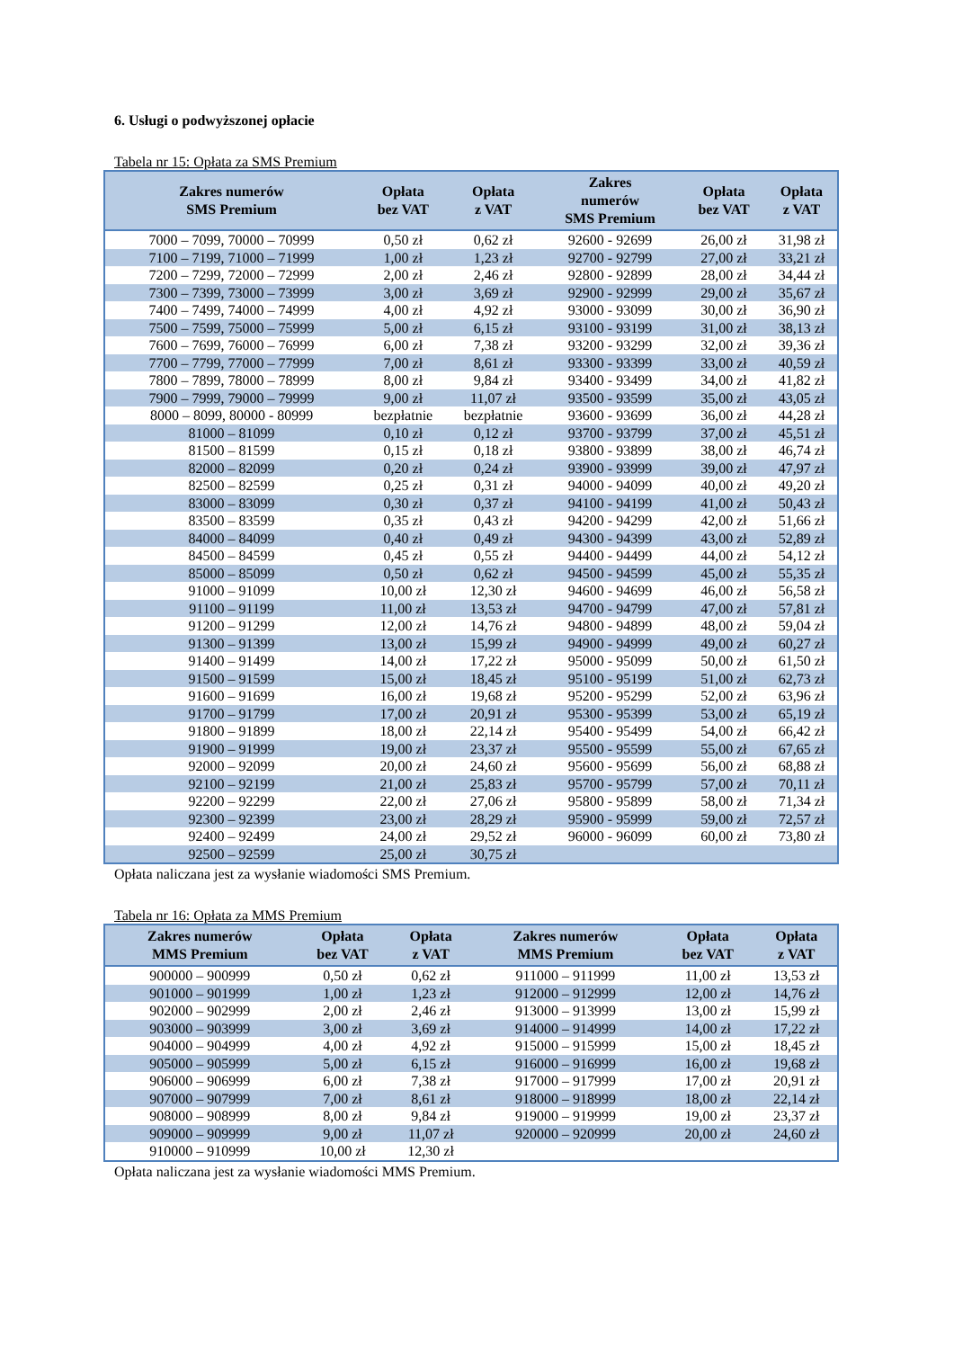6. Usługi o podwyższonej opłacie
Tabela nr 15: Opłata za SMS Premium
| Zakres numerów SMS Premium | Opłata bez VAT | Opłata z VAT | Zakres numerów SMS Premium | Opłata bez VAT | Opłata z VAT |
| --- | --- | --- | --- | --- | --- |
| 7000 – 7099, 70000 – 70999 | 0,50 zł | 0,62 zł | 92600 - 92699 | 26,00 zł | 31,98 zł |
| 7100 – 7199, 71000 – 71999 | 1,00 zł | 1,23 zł | 92700 - 92799 | 27,00 zł | 33,21 zł |
| 7200 – 7299, 72000 – 72999 | 2,00 zł | 2,46 zł | 92800 - 92899 | 28,00 zł | 34,44 zł |
| 7300 – 7399, 73000 – 73999 | 3,00 zł | 3,69 zł | 92900 - 92999 | 29,00 zł | 35,67 zł |
| 7400 – 7499, 74000 – 74999 | 4,00 zł | 4,92 zł | 93000 - 93099 | 30,00 zł | 36,90 zł |
| 7500 – 7599, 75000 – 75999 | 5,00 zł | 6,15 zł | 93100 - 93199 | 31,00 zł | 38,13 zł |
| 7600 – 7699, 76000 – 76999 | 6,00 zł | 7,38 zł | 93200 - 93299 | 32,00 zł | 39,36 zł |
| 7700 – 7799, 77000 – 77999 | 7,00 zł | 8,61 zł | 93300 - 93399 | 33,00 zł | 40,59 zł |
| 7800 – 7899, 78000 – 78999 | 8,00 zł | 9,84 zł | 93400 - 93499 | 34,00 zł | 41,82 zł |
| 7900 – 7999, 79000 – 79999 | 9,00 zł | 11,07 zł | 93500 - 93599 | 35,00 zł | 43,05 zł |
| 8000 – 8099, 80000 - 80999 | bezpłatnie | bezpłatnie | 93600 - 93699 | 36,00 zł | 44,28 zł |
| 81000 – 81099 | 0,10 zł | 0,12 zł | 93700 - 93799 | 37,00 zł | 45,51 zł |
| 81500 – 81599 | 0,15 zł | 0,18 zł | 93800 - 93899 | 38,00 zł | 46,74 zł |
| 82000 – 82099 | 0,20 zł | 0,24 zł | 93900 - 93999 | 39,00 zł | 47,97 zł |
| 82500 – 82599 | 0,25 zł | 0,31 zł | 94000 - 94099 | 40,00 zł | 49,20 zł |
| 83000 – 83099 | 0,30 zł | 0,37 zł | 94100 - 94199 | 41,00 zł | 50,43 zł |
| 83500 – 83599 | 0,35 zł | 0,43 zł | 94200 - 94299 | 42,00 zł | 51,66 zł |
| 84000 – 84099 | 0,40 zł | 0,49 zł | 94300 - 94399 | 43,00 zł | 52,89 zł |
| 84500 – 84599 | 0,45 zł | 0,55 zł | 94400 - 94499 | 44,00 zł | 54,12 zł |
| 85000 – 85099 | 0,50 zł | 0,62 zł | 94500 - 94599 | 45,00 zł | 55,35 zł |
| 91000 – 91099 | 10,00 zł | 12,30 zł | 94600 - 94699 | 46,00 zł | 56,58 zł |
| 91100 – 91199 | 11,00 zł | 13,53 zł | 94700 - 94799 | 47,00 zł | 57,81 zł |
| 91200 – 91299 | 12,00 zł | 14,76 zł | 94800 - 94899 | 48,00 zł | 59,04 zł |
| 91300 – 91399 | 13,00 zł | 15,99 zł | 94900 - 94999 | 49,00 zł | 60,27 zł |
| 91400 – 91499 | 14,00 zł | 17,22 zł | 95000 - 95099 | 50,00 zł | 61,50 zł |
| 91500 – 91599 | 15,00 zł | 18,45 zł | 95100 - 95199 | 51,00 zł | 62,73 zł |
| 91600 – 91699 | 16,00 zł | 19,68 zł | 95200 - 95299 | 52,00 zł | 63,96 zł |
| 91700 – 91799 | 17,00 zł | 20,91 zł | 95300 - 95399 | 53,00 zł | 65,19 zł |
| 91800 – 91899 | 18,00 zł | 22,14 zł | 95400 - 95499 | 54,00 zł | 66,42 zł |
| 91900 – 91999 | 19,00 zł | 23,37 zł | 95500 - 95599 | 55,00 zł | 67,65 zł |
| 92000 – 92099 | 20,00 zł | 24,60 zł | 95600 - 95699 | 56,00 zł | 68,88 zł |
| 92100 – 92199 | 21,00 zł | 25,83 zł | 95700 - 95799 | 57,00 zł | 70,11 zł |
| 92200 – 92299 | 22,00 zł | 27,06 zł | 95800 - 95899 | 58,00 zł | 71,34 zł |
| 92300 – 92399 | 23,00 zł | 28,29 zł | 95900 - 95999 | 59,00 zł | 72,57 zł |
| 92400 – 92499 | 24,00 zł | 29,52 zł | 96000 - 96099 | 60,00 zł | 73,80 zł |
| 92500 – 92599 | 25,00 zł | 30,75 zł | | | |
Opłata naliczana jest za wysłanie wiadomości SMS Premium.
Tabela nr 16: Opłata za MMS Premium
| Zakres numerów MMS Premium | Opłata bez VAT | Opłata z VAT | Zakres numerów MMS Premium | Opłata bez VAT | Opłata z VAT |
| --- | --- | --- | --- | --- | --- |
| 900000 – 900999 | 0,50 zł | 0,62 zł | 911000 – 911999 | 11,00 zł | 13,53 zł |
| 901000 – 901999 | 1,00 zł | 1,23 zł | 912000 – 912999 | 12,00 zł | 14,76 zł |
| 902000 – 902999 | 2,00 zł | 2,46 zł | 913000 – 913999 | 13,00 zł | 15,99 zł |
| 903000 – 903999 | 3,00 zł | 3,69 zł | 914000 – 914999 | 14,00 zł | 17,22 zł |
| 904000 – 904999 | 4,00 zł | 4,92 zł | 915000 – 915999 | 15,00 zł | 18,45 zł |
| 905000 – 905999 | 5,00 zł | 6,15 zł | 916000 – 916999 | 16,00 zł | 19,68 zł |
| 906000 – 906999 | 6,00 zł | 7,38 zł | 917000 – 917999 | 17,00 zł | 20,91 zł |
| 907000 – 907999 | 7,00 zł | 8,61 zł | 918000 – 918999 | 18,00 zł | 22,14 zł |
| 908000 – 908999 | 8,00 zł | 9,84 zł | 919000 – 919999 | 19,00 zł | 23,37 zł |
| 909000 – 909999 | 9,00 zł | 11,07 zł | 920000 – 920999 | 20,00 zł | 24,60 zł |
| 910000 – 910999 | 10,00 zł | 12,30 zł | | | |
Opłata naliczana jest za wysłanie wiadomości MMS Premium.